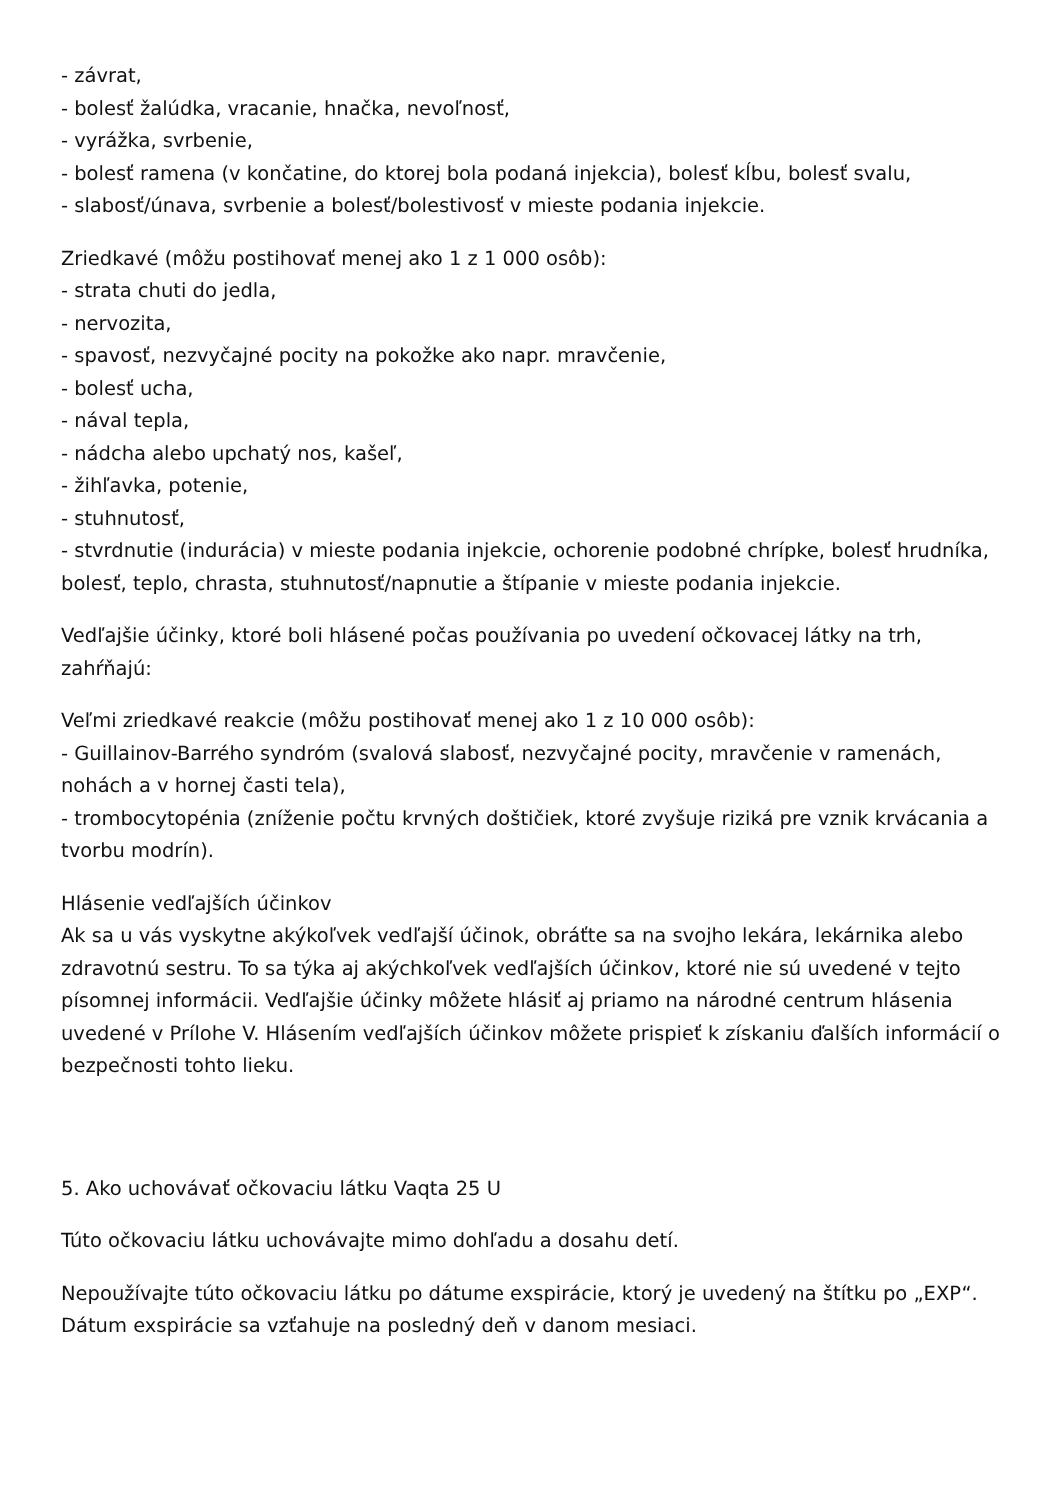- závrat,
- bolesť žalúdka, vracanie, hnačka, nevoľnosť,
- vyrážka, svrbenie,
- bolesť ramena (v končatine, do ktorej bola podaná injekcia), bolesť kĺbu, bolesť svalu,
- slabosť/únava, svrbenie a bolesť/bolestivosť v mieste podania injekcie.
Zriedkavé (môžu postihovať menej ako 1 z 1 000 osôb):
- strata chuti do jedla,
- nervozita,
- spavosť, nezvyčajné pocity na pokožke ako napr. mravčenie,
- bolesť ucha,
- nával tepla,
- nádcha alebo upchatý nos, kašeľ,
- žihľavka, potenie,
- stuhnutosť,
- stvrdnutie (indurácia) v mieste podania injekcie, ochorenie podobné chrípke, bolesť hrudníka, bolesť, teplo, chrasta, stuhnutosť/napnutie a štípanie v mieste podania injekcie.
Vedľajšie účinky, ktoré boli hlásené počas používania po uvedení očkovacej látky na trh, zahŕňajú:
Veľmi zriedkavé reakcie (môžu postihovať menej ako 1 z 10 000 osôb):
- Guillainov-Barrého syndróm (svalová slabosť, nezvyčajné pocity, mravčenie v ramenách, nohách a v hornej časti tela),
- trombocytopénia (zníženie počtu krvných doštičiek, ktoré zvyšuje riziká pre vznik krvácania a tvorbu modrín).
Hlásenie vedľajších účinkov
Ak sa u vás vyskytne akýkoľvek vedľajší účinok, obráťte sa na svojho lekára, lekárnika alebo zdravotnú sestru. To sa týka aj akýchkoľvek vedľajších účinkov, ktoré nie sú uvedené v tejto písomnej informácii. Vedľajšie účinky môžete hlásiť aj priamo na národné centrum hlásenia uvedené v Prílohe V. Hlásením vedľajších účinkov môžete prispieť k získaniu ďalších informácií o bezpečnosti tohto lieku.
5. Ako uchovávať očkovaciu látku Vaqta 25 U
Túto očkovaciu látku uchovávajte mimo dohľadu a dosahu detí.
Nepoužívajte túto očkovaciu látku po dátume exspirácie, ktorý je uvedený na štítku po „EXP“. Dátum exspirácie sa vzťahuje na posledný deň v danom mesiaci.